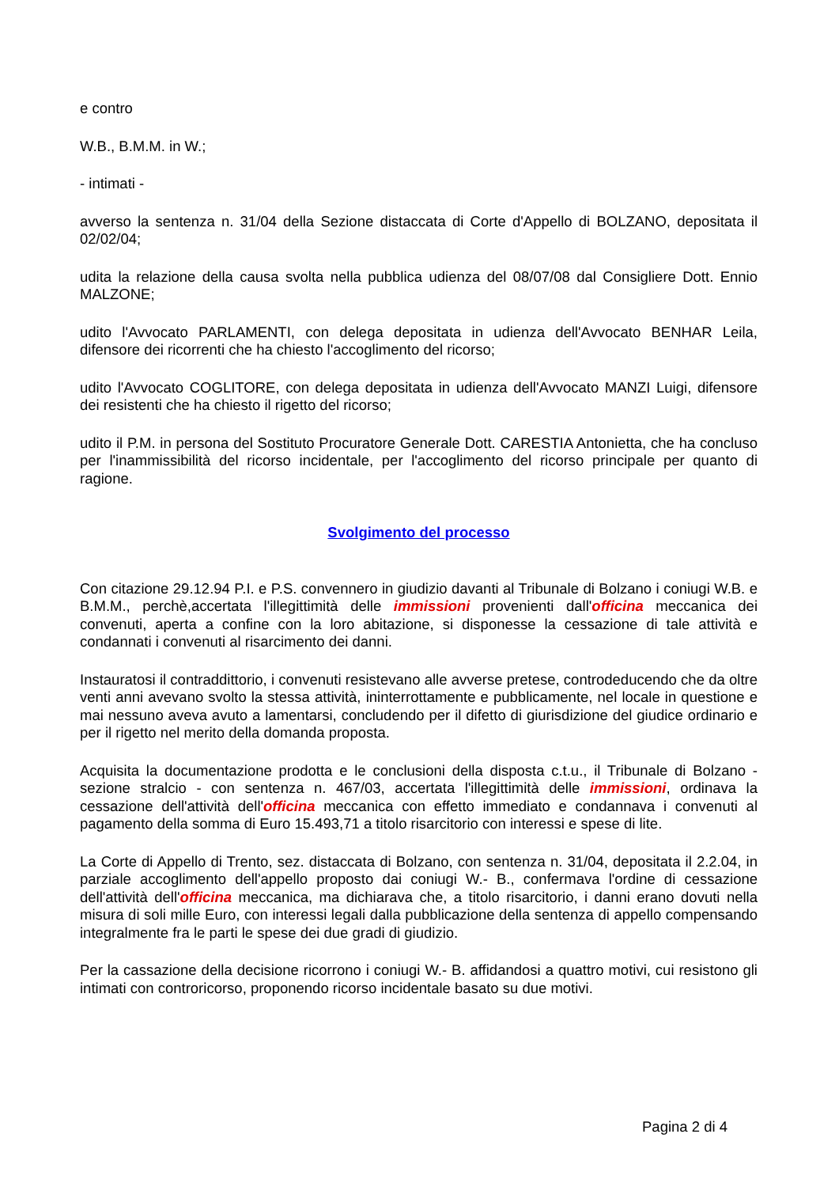e contro
W.B., B.M.M. in W.;
- intimati -
avverso la sentenza n. 31/04 della Sezione distaccata di Corte d'Appello di BOLZANO, depositata il 02/02/04;
udita la relazione della causa svolta nella pubblica udienza del 08/07/08 dal Consigliere Dott. Ennio MALZONE;
udito l'Avvocato PARLAMENTI, con delega depositata in udienza dell'Avvocato BENHAR Leila, difensore dei ricorrenti che ha chiesto l'accoglimento del ricorso;
udito l'Avvocato COGLITORE, con delega depositata in udienza dell'Avvocato MANZI Luigi, difensore dei resistenti che ha chiesto il rigetto del ricorso;
udito il P.M. in persona del Sostituto Procuratore Generale Dott. CARESTIA Antonietta, che ha concluso per l'inammissibilità del ricorso incidentale, per l'accoglimento del ricorso principale per quanto di ragione.
Svolgimento del processo
Con citazione 29.12.94 P.I. e P.S. convennero in giudizio davanti al Tribunale di Bolzano i coniugi W.B. e B.M.M., perchè,accertata l'illegittimità delle immissioni provenienti dall'officina meccanica dei convenuti, aperta a confine con la loro abitazione, si disponesse la cessazione di tale attività e condannati i convenuti al risarcimento dei danni.
Instauratosi il contraddittorio, i convenuti resistevano alle avverse pretese, controdeducendo che da oltre venti anni avevano svolto la stessa attività, ininterrottamente e pubblicamente, nel locale in questione e mai nessuno aveva avuto a lamentarsi, concludendo per il difetto di giurisdizione del giudice ordinario e per il rigetto nel merito della domanda proposta.
Acquisita la documentazione prodotta e le conclusioni della disposta c.t.u., il Tribunale di Bolzano - sezione stralcio - con sentenza n. 467/03, accertata l'illegittimità delle immissioni, ordinava la cessazione dell'attività dell'officina meccanica con effetto immediato e condannava i convenuti al pagamento della somma di Euro 15.493,71 a titolo risarcitorio con interessi e spese di lite.
La Corte di Appello di Trento, sez. distaccata di Bolzano, con sentenza n. 31/04, depositata il 2.2.04, in parziale accoglimento dell'appello proposto dai coniugi W.- B., confermava l'ordine di cessazione dell'attività dell'officina meccanica, ma dichiarava che, a titolo risarcitorio, i danni erano dovuti nella misura di soli mille Euro, con interessi legali dalla pubblicazione della sentenza di appello compensando integralmente fra le parti le spese dei due gradi di giudizio.
Per la cassazione della decisione ricorrono i coniugi W.- B. affidandosi a quattro motivi, cui resistono gli intimati con controricorso, proponendo ricorso incidentale basato su due motivi.
Pagina 2 di 4